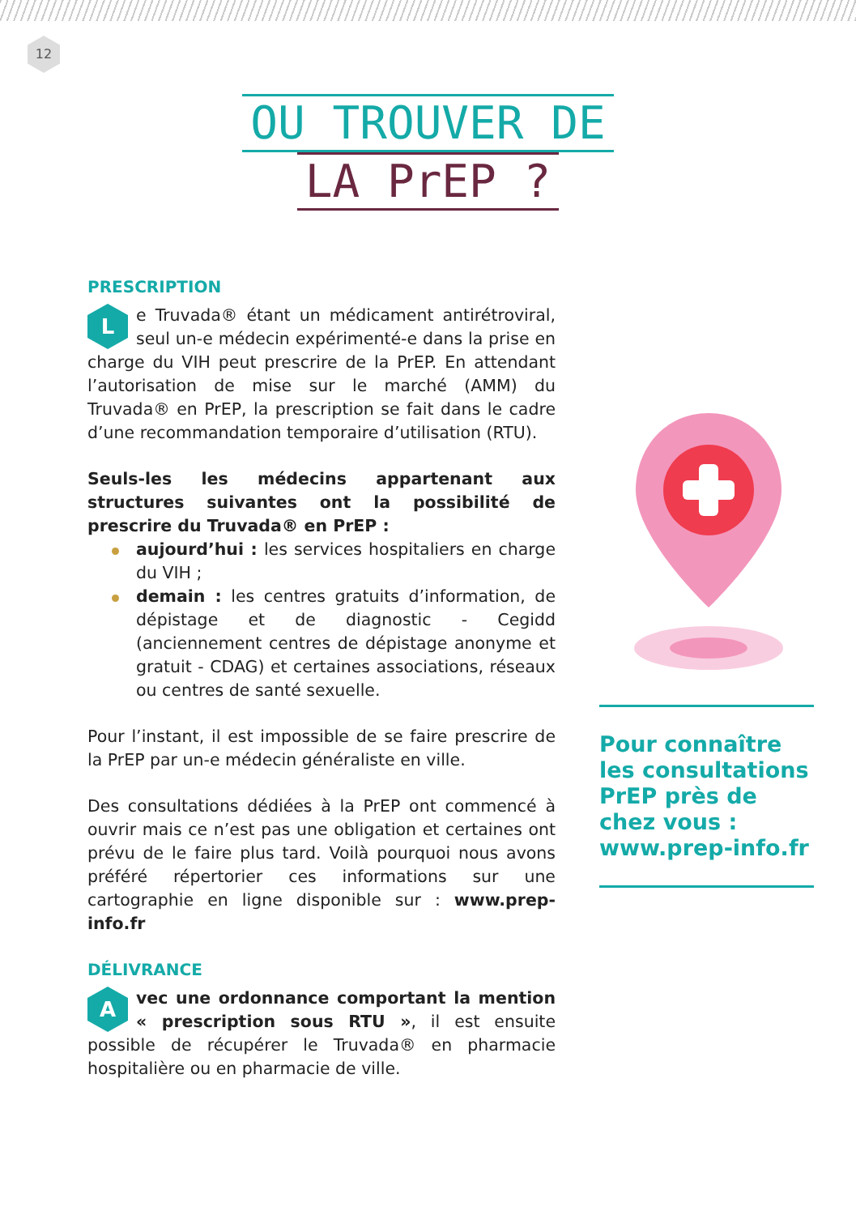12
OU TROUVER DE
LA PrEP ?
PRESCRIPTION
Le Truvada® étant un médicament antirétroviral, seul un-e médecin expérimenté-e dans la prise en charge du VIH peut prescrire de la PrEP. En attendant l’autorisation de mise sur le marché (AMM) du Truvada® en PrEP, la prescription se fait dans le cadre d’une recommandation temporaire d’utilisation (RTU).
Seuls-les les médecins appartenant aux structures suivantes ont la possibilité de prescrire du Truvada® en PrEP :
aujourd’hui : les services hospitaliers en charge du VIH ;
demain : les centres gratuits d’information, de dépistage et de diagnostic - Cegidd (anciennement centres de dépistage anonyme et gratuit - CDAG) et certaines associations, réseaux ou centres de santé sexuelle.
Pour l’instant, il est impossible de se faire prescrire de la PrEP par un-e médecin généraliste en ville.
Des consultations dédiées à la PrEP ont commencé à ouvrir mais ce n’est pas une obligation et certaines ont prévu de le faire plus tard. Voilà pourquoi nous avons préféré répertorier ces informations sur une cartographie en ligne disponible sur : www.prep-info.fr
DÉLIVRANCE
Avec une ordonnance comportant la mention « prescription sous RTU », il est ensuite possible de récupérer le Truvada® en pharmacie hospitalière ou en pharmacie de ville.
Pour connaître les consultations PrEP près de chez vous : www.prep-info.fr